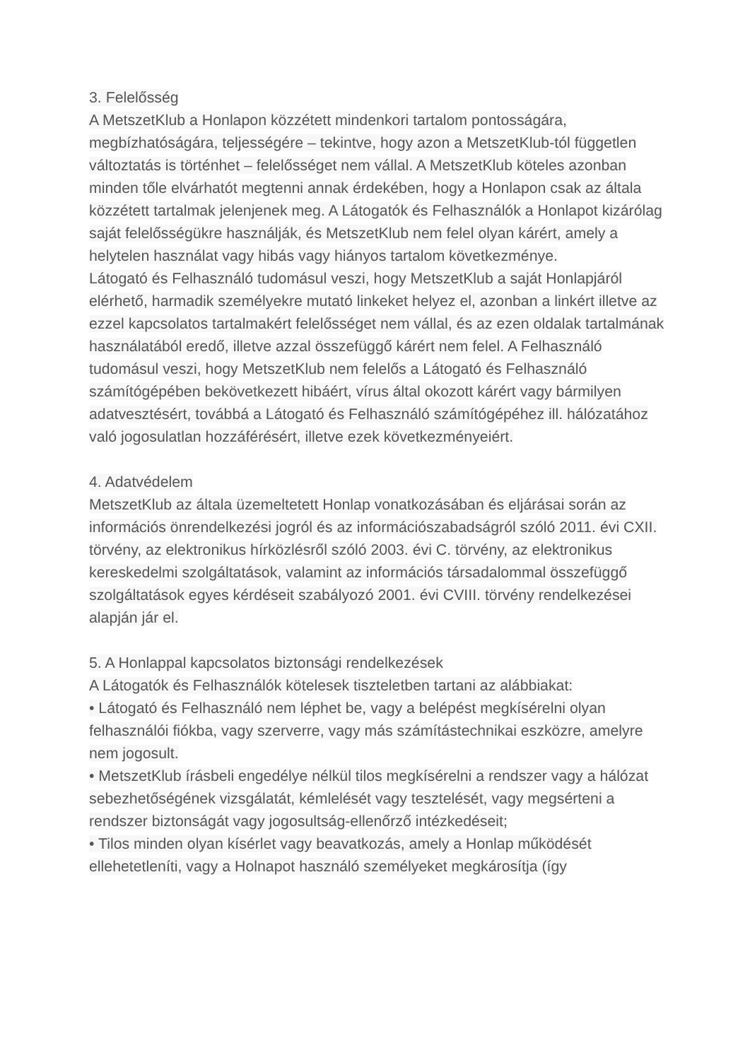3. Felelősség
A MetszetKlub a Honlapon közzétett mindenkori tartalom pontosságára, megbízhatóságára, teljességére – tekintve, hogy azon a MetszetKlub-tól független változtatás is történhet – felelősséget nem vállal. A MetszetKlub köteles azonban minden tőle elvárhatót megtenni annak érdekében, hogy a Honlapon csak az általa közzétett tartalmak jelenjenek meg. A Látogatók és Felhasználók a Honlapot kizárólag saját felelősségükre használják, és MetszetKlub nem felel olyan kárért, amely a helytelen használat vagy hibás vagy hiányos tartalom következménye.
Látogató és Felhasználó tudomásul veszi, hogy MetszetKlub a saját Honlapjáról elérhető, harmadik személyekre mutató linkeket helyez el, azonban a linkért illetve az ezzel kapcsolatos tartalmakért felelősséget nem vállal, és az ezen oldalak tartalmának használatából eredő, illetve azzal összefüggő kárért nem felel. A Felhasználó tudomásul veszi, hogy MetszetKlub nem felelős a Látogató és Felhasználó számítógépében bekövetkezett hibáért, vírus által okozott kárért vagy bármilyen adatvesztésért, továbbá a Látogató és Felhasználó számítógépéhez ill. hálózatához való jogosulatlan hozzáférésért, illetve ezek következményeiért.
4. Adatvédelem
MetszetKlub az általa üzemeltetett Honlap vonatkozásában és eljárásai során az információs önrendelkezési jogról és az információszabadságról szóló 2011. évi CXII. törvény, az elektronikus hírközlésről szóló 2003. évi C. törvény, az elektronikus kereskedelmi szolgáltatások, valamint az információs társadalommal összefüggő szolgáltatások egyes kérdéseit szabályozó 2001. évi CVIII. törvény rendelkezései alapján jár el.
5. A Honlappal kapcsolatos biztonsági rendelkezések
A Látogatók és Felhasználók kötelesek tiszteletben tartani az alábbiakat:
• Látogató és Felhasználó nem léphet be, vagy a belépést megkísérelni olyan felhasználói fiókba, vagy szerverre, vagy más számítástechnikai eszközre, amelyre nem jogosult.
• MetszetKlub írásbeli engedélye nélkül tilos megkísérelni a rendszer vagy a hálózat sebezhetőségének vizsgálatát, kémlelését vagy tesztelését, vagy megsérteni a rendszer biztonságát vagy jogosultság-ellenőrző intézkedéseit;
• Tilos minden olyan kísérlet vagy beavatkozás, amely a Honlap működését ellehetetleníti, vagy a Holnapot használó személyeket megkárosítja (így